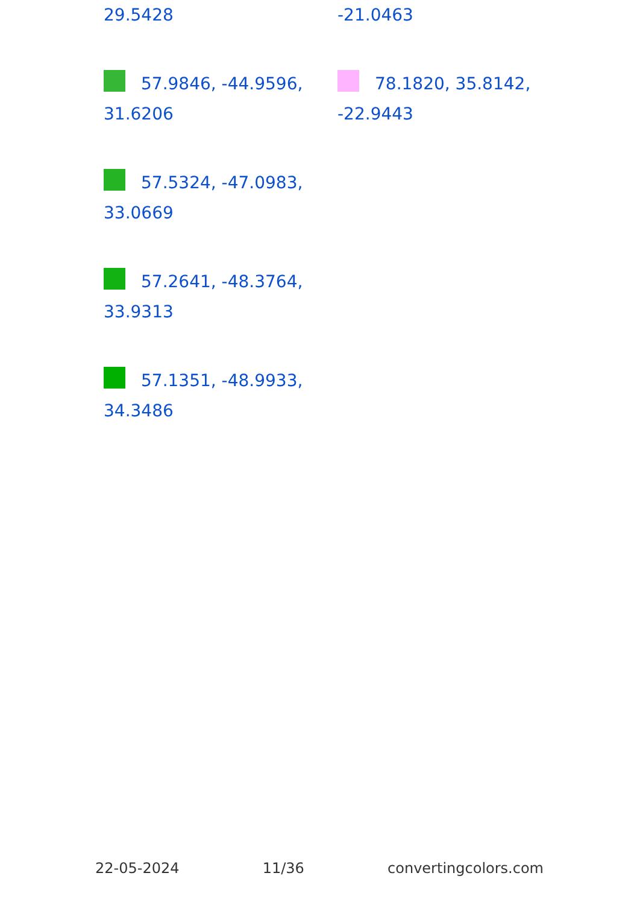29.5428
57.9846, -44.9596, 31.6206
57.5324, -47.0983, 33.0669
57.2641, -48.3764, 33.9313
57.1351, -48.9933, 34.3486
-21.0463
78.1820, 35.8142, -22.9443
22-05-2024 11/36 convertingcolors.com